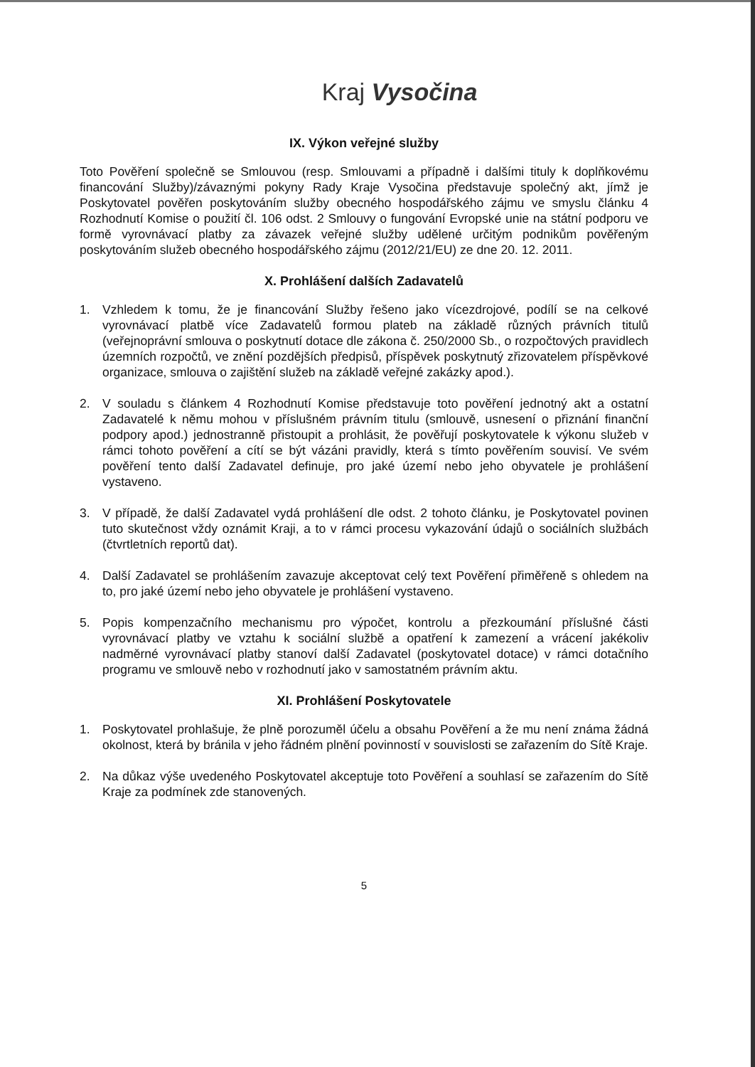Kraj Vysočina
IX. Výkon veřejné služby
Toto Pověření společně se Smlouvou (resp. Smlouvami a případně i dalšími tituly k doplňkovému financování Služby)/závaznými pokyny Rady Kraje Vysočina představuje společný akt, jímž je Poskytovatel pověřen poskytováním služby obecného hospodářského zájmu ve smyslu článku 4 Rozhodnutí Komise o použití čl. 106 odst. 2 Smlouvy o fungování Evropské unie na státní podporu ve formě vyrovnávací platby za závazek veřejné služby udělené určitým podnikům pověřeným poskytováním služeb obecného hospodářského zájmu (2012/21/EU) ze dne 20. 12. 2011.
X. Prohlášení dalších Zadavatelů
1. Vzhledem k tomu, že je financování Služby řešeno jako vícezdrojové, podílí se na celkové vyrovnávací platbě více Zadavatelů formou plateb na základě různých právních titulů (veřejnoprávní smlouva o poskytnutí dotace dle zákona č. 250/2000 Sb., o rozpočtových pravidlech územních rozpočtů, ve znění pozdějších předpisů, příspěvek poskytnutý zřizovatelem příspěvkové organizace, smlouva o zajištění služeb na základě veřejné zakázky apod.).
2. V souladu s článkem 4 Rozhodnutí Komise představuje toto pověření jednotný akt a ostatní Zadavatelé k němu mohou v příslušném právním titulu (smlouvě, usnesení o přiznání finanční podpory apod.) jednostranně přistoupit a prohlásit, že pověřují poskytovatele k výkonu služeb v rámci tohoto pověření a cítí se být vázáni pravidly, která s tímto pověřením souvisí. Ve svém pověření tento další Zadavatel definuje, pro jaké území nebo jeho obyvatele je prohlášení vystaveno.
3. V případě, že další Zadavatel vydá prohlášení dle odst. 2 tohoto článku, je Poskytovatel povinen tuto skutečnost vždy oznámit Kraji, a to v rámci procesu vykazování údajů o sociálních službách (čtvrtletních reportů dat).
4. Další Zadavatel se prohlášením zavazuje akceptovat celý text Pověření přiměřeně s ohledem na to, pro jaké území nebo jeho obyvatele je prohlášení vystaveno.
5. Popis kompenzačního mechanismu pro výpočet, kontrolu a přezkoumání příslušné části vyrovnávací platby ve vztahu k sociální službě a opatření k zamezení a vrácení jakékoliv nadměrné vyrovnávací platby stanoví další Zadavatel (poskytovatel dotace) v rámci dotačního programu ve smlouvě nebo v rozhodnutí jako v samostatném právním aktu.
XI. Prohlášení Poskytovatele
1. Poskytovatel prohlašuje, že plně porozuměl účelu a obsahu Pověření a že mu není známa žádná okolnost, která by bránila v jeho řádném plnění povinností v souvislosti se zařazením do Sítě Kraje.
2. Na důkaz výše uvedeného Poskytovatel akceptuje toto Pověření a souhlasí se zařazením do Sítě Kraje za podmínek zde stanovených.
5